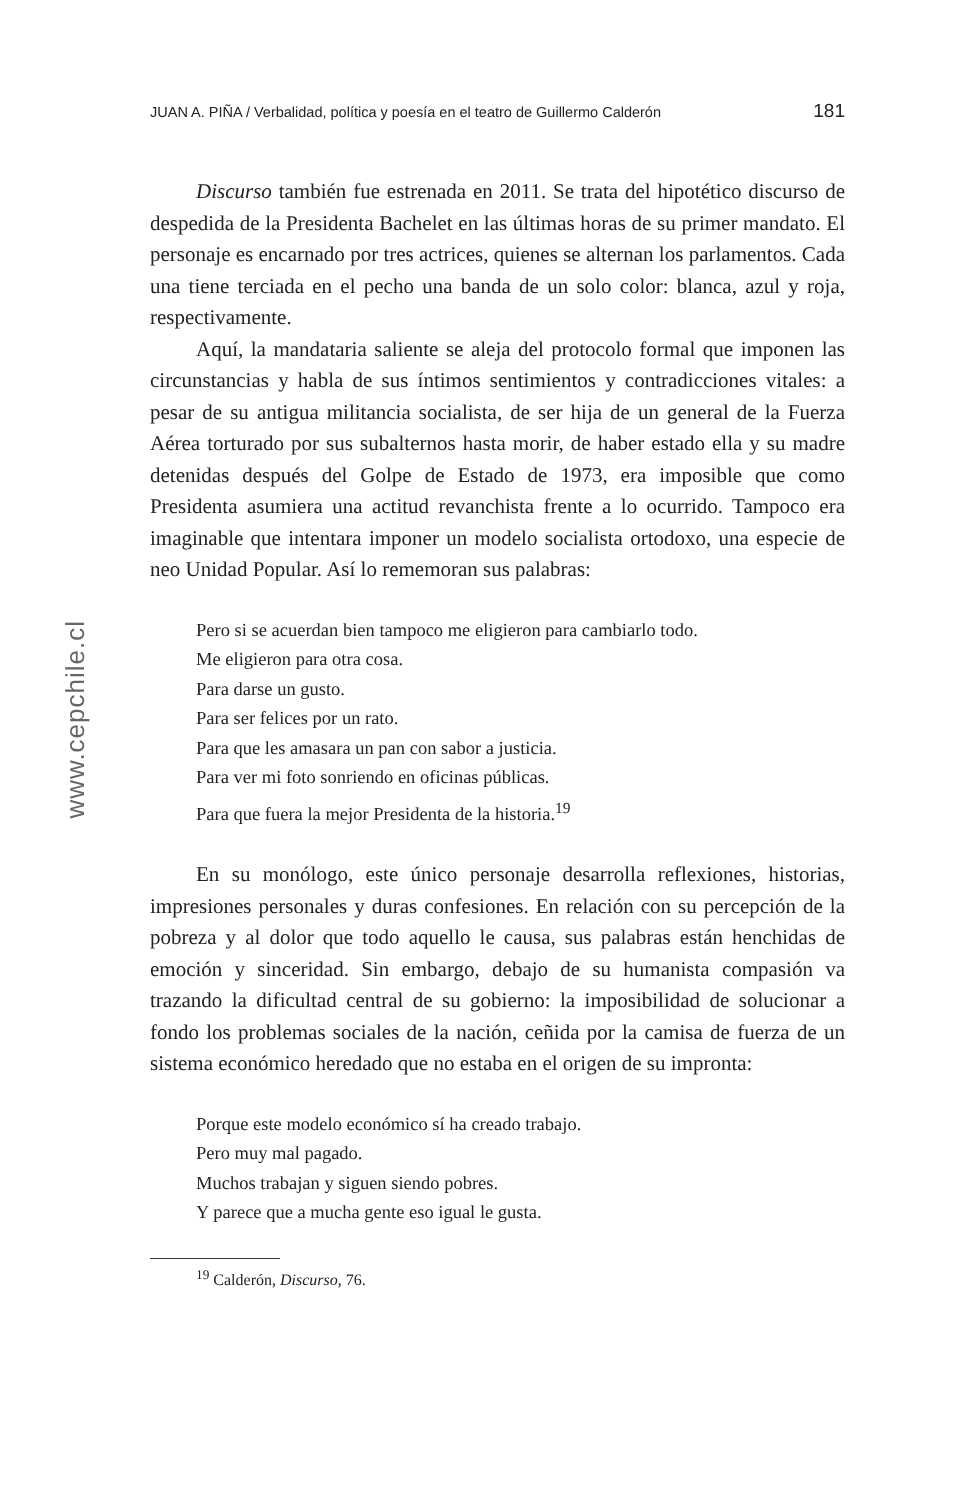www.cepchile.cl
JUAN A. PIÑA / Verbalidad, política y poesía en el teatro de Guillermo Calderón 181
Discurso también fue estrenada en 2011. Se trata del hipotético discurso de despedida de la Presidenta Bachelet en las últimas horas de su primer mandato. El personaje es encarnado por tres actrices, quienes se alternan los parlamentos. Cada una tiene terciada en el pecho una banda de un solo color: blanca, azul y roja, respectivamente.
Aquí, la mandataria saliente se aleja del protocolo formal que imponen las circunstancias y habla de sus íntimos sentimientos y contradicciones vitales: a pesar de su antigua militancia socialista, de ser hija de un general de la Fuerza Aérea torturado por sus subalternos hasta morir, de haber estado ella y su madre detenidas después del Golpe de Estado de 1973, era imposible que como Presidenta asumiera una actitud revanchista frente a lo ocurrido. Tampoco era imaginable que intentara imponer un modelo socialista ortodoxo, una especie de neo Unidad Popular. Así lo rememoran sus palabras:
Pero si se acuerdan bien tampoco me eligieron para cambiarlo todo.
Me eligieron para otra cosa.
Para darse un gusto.
Para ser felices por un rato.
Para que les amasara un pan con sabor a justicia.
Para ver mi foto sonriendo en oficinas públicas.
Para que fuera la mejor Presidenta de la historia.<sup>19</sup>
En su monólogo, este único personaje desarrolla reflexiones, historias, impresiones personales y duras confesiones. En relación con su percepción de la pobreza y al dolor que todo aquello le causa, sus palabras están henchidas de emoción y sinceridad. Sin embargo, debajo de su humanista compasión va trazando la dificultad central de su gobierno: la imposibilidad de solucionar a fondo los problemas sociales de la nación, ceñida por la camisa de fuerza de un sistema económico heredado que no estaba en el origen de su impronta:
Porque este modelo económico sí ha creado trabajo.
Pero muy mal pagado.
Muchos trabajan y siguen siendo pobres.
Y parece que a mucha gente eso igual le gusta.
<sup>19</sup> Calderón, Discurso, 76.